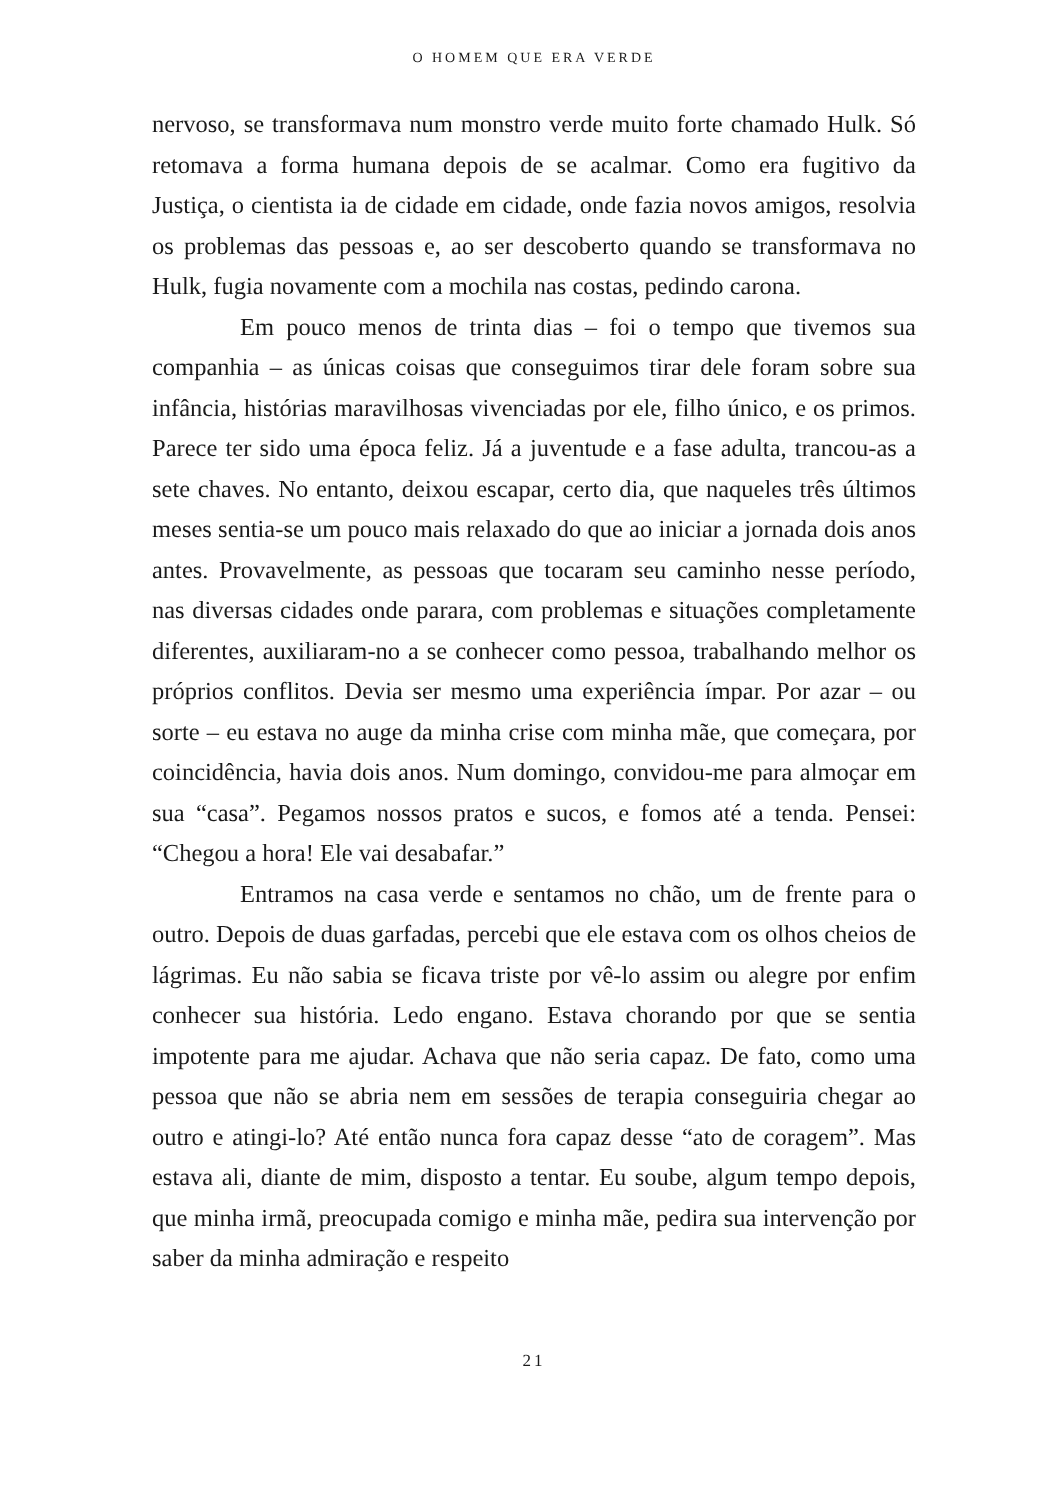O HOMEM QUE ERA VERDE
nervoso, se transformava num monstro verde muito forte chamado Hulk. Só retomava a forma humana depois de se acalmar. Como era fugitivo da Justiça, o cientista ia de cidade em cidade, onde fazia novos amigos, resolvia os problemas das pessoas e, ao ser descoberto quando se transformava no Hulk, fugia novamente com a mochila nas costas, pedindo carona.
Em pouco menos de trinta dias – foi o tempo que tivemos sua companhia – as únicas coisas que conseguimos tirar dele foram sobre sua infância, histórias maravilhosas vivenciadas por ele, filho único, e os primos. Parece ter sido uma época feliz. Já a juventude e a fase adulta, trancou-as a sete chaves. No entanto, deixou escapar, certo dia, que naqueles três últimos meses sentia-se um pouco mais relaxado do que ao iniciar a jornada dois anos antes. Provavelmente, as pessoas que tocaram seu caminho nesse período, nas diversas cidades onde parara, com problemas e situações completamente diferentes, auxiliaram-no a se conhecer como pessoa, trabalhando melhor os próprios conflitos. Devia ser mesmo uma experiência ímpar. Por azar – ou sorte – eu estava no auge da minha crise com minha mãe, que começara, por coincidência, havia dois anos. Num domingo, convidou-me para almoçar em sua “casa”. Pegamos nossos pratos e sucos, e fomos até a tenda. Pensei: “Chegou a hora! Ele vai desabafar.”
Entramos na casa verde e sentamos no chão, um de frente para o outro. Depois de duas garfadas, percebi que ele estava com os olhos cheios de lágrimas. Eu não sabia se ficava triste por vê-lo assim ou alegre por enfim conhecer sua história. Ledo engano. Estava chorando por que se sentia impotente para me ajudar. Achava que não seria capaz. De fato, como uma pessoa que não se abria nem em sessões de terapia conseguiria chegar ao outro e atingi-lo? Até então nunca fora capaz desse “ato de coragem”. Mas estava ali, diante de mim, disposto a tentar. Eu soube, algum tempo depois, que minha irmã, preocupada comigo e minha mãe, pedira sua intervenção por saber da minha admiração e respeito
21